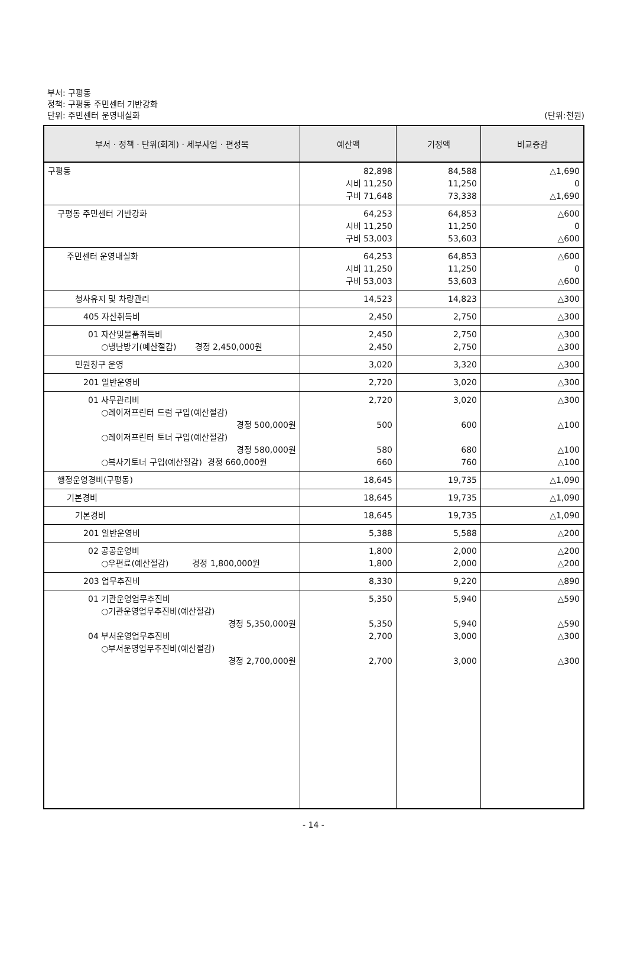부서: 구평동
정책: 구평동 주민센터 기반강화
단위: 주민센터 운영내실화 (단위:천원)
| 부서 · 정책 · 단위(회계) · 세부사업 · 편성목 | 예산액 | 기정액 | 비교증감 |
| --- | --- | --- | --- |
| 구평동 | 82,898 시비 11,250 구비 71,648 | 84,588 11,250 73,338 | △1,690 0 △1,690 |
| 구평동 주민센터 기반강화 | 64,253 시비 11,250 구비 53,003 | 64,853 11,250 53,603 | △600 0 △600 |
| 주민센터 운영내실화 | 64,253 시비 11,250 구비 53,003 | 64,853 11,250 53,603 | △600 0 △600 |
| 청사유지 및 차량관리 | 14,523 | 14,823 | △300 |
| 405 자산취득비 | 2,450 | 2,750 | △300 |
| 01 자산및물품취득비 ○냉난방기(예산절감) 경정 2,450,000원 | 2,450 2,450 | 2,750 2,750 | △300 △300 |
| 민원창구 운영 | 3,020 | 3,320 | △300 |
| 201 일반운영비 | 2,720 | 3,020 | △300 |
| 01 사무관리비 ○레이저프린터 드럼 구입(예산절감) 경정 500,000원 ○레이저프린터 토너 구입(예산절감) 경정 580,000원 ○복사기토너 구입(예산절감) 경정 660,000원 | 2,720 500 580 660 | 3,020 600 680 760 | △300 △100 △100 △100 |
| 행정운영경비(구평동) | 18,645 | 19,735 | △1,090 |
| 기본경비 | 18,645 | 19,735 | △1,090 |
| 기본경비 | 18,645 | 19,735 | △1,090 |
| 201 일반운영비 | 5,388 | 5,588 | △200 |
| 02 공공운영비 ○우편료(예산절감) 경정 1,800,000원 | 1,800 1,800 | 2,000 2,000 | △200 △200 |
| 203 업무추진비 | 8,330 | 9,220 | △890 |
| 01 기관운영업무추진비 ○기관운영업무추진비(예산절감) 경정 5,350,000원 04 부서운영업무추진비 ○부서운영업무추진비(예산절감) 경정 2,700,000원 | 5,350 5,350 2,700 2,700 | 5,940 5,940 3,000 3,000 | △590 △590 △300 △300 |
- 14 -